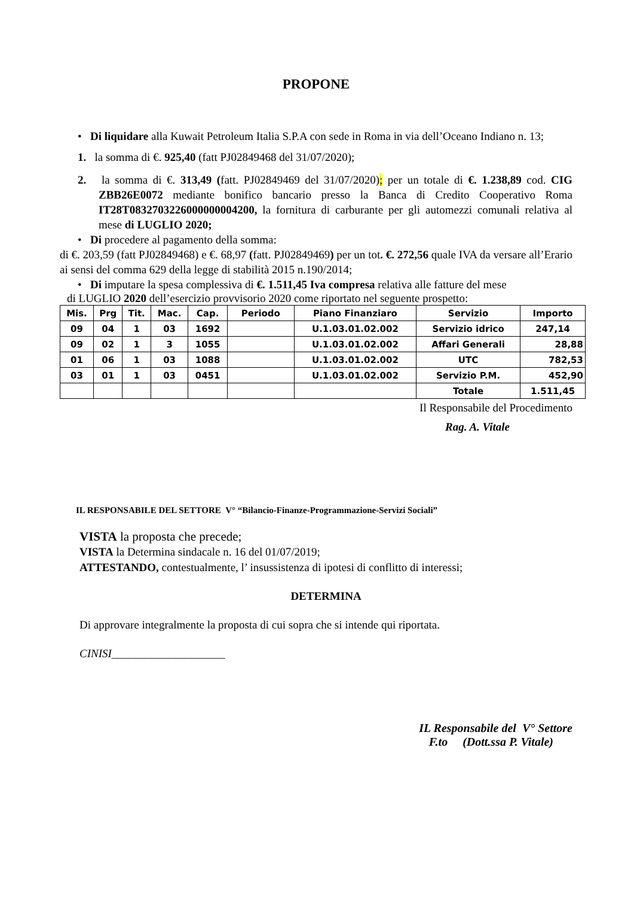PROPONE
• Di liquidare alla Kuwait Petroleum Italia S.P.A con sede in Roma in via dell’Oceano Indiano n. 13;
1. la somma di €. 925,40 (fatt PJ02849468 del 31/07/2020);
2. la somma di €. 313,49 (fatt. PJ02849469 del 31/07/2020); per un totale di €. 1.238,89 cod. CIG ZBB26E0072 mediante bonifico bancario presso la Banca di Credito Cooperativo Roma IT28T0832703226000000004200, la fornitura di carburante per gli automezzi comunali relativa al mese di LUGLIO 2020;
• Di procedere al pagamento della somma:
di €. 203,59 (fatt PJ02849468) e €. 68,97 (fatt. PJ02849469) per un tot. €. 272,56 quale IVA da versare all’Erario ai sensi del comma 629 della legge di stabilità 2015 n.190/2014;
• Di imputare la spesa complessiva di €. 1.511,45 Iva compresa relativa alle fatture del mese
di LUGLIO 2020 dell’esercizio provvisorio 2020 come riportato nel seguente prospetto:
| Mis. | Prg | Tit. | Mac. | Cap. | Periodo | Piano Finanziaro | Servizio | Importo |
| --- | --- | --- | --- | --- | --- | --- | --- | --- |
| 09 | 04 | 1 | 03 | 1692 | | U.1.03.01.02.002 | Servizio idrico | 247,14 |
| 09 | 02 | 1 | 3 | 1055 | | U.1.03.01.02.002 | Affari Generali | 28,88 |
| 01 | 06 | 1 | 03 | 1088 | | U.1.03.01.02.002 | UTC | 782,53 |
| 03 | 01 | 1 | 03 | 0451 | | U.1.03.01.02.002 | Servizio P.M. | 452,90 |
| | | | | | | | Totale | 1.511,45 |
Il Responsabile del Procedimento
Rag. A. Vitale
IL RESPONSABILE DEL SETTORE V° “Bilancio-Finanze-Programmazione-Servizi Sociali”
VISTA la proposta che precede;
VISTA la Determina sindacale n. 16 del 01/07/2019;
ATTESTANDO, contestualmente, l’ insussistenza di ipotesi di conflitto di interessi;
DETERMINA
Di approvare integralmente la proposta di cui sopra che si intende qui riportata.
CINISI____________________
IL Responsabile del V° Settore
F.to (Dott.ssa P. Vitale)